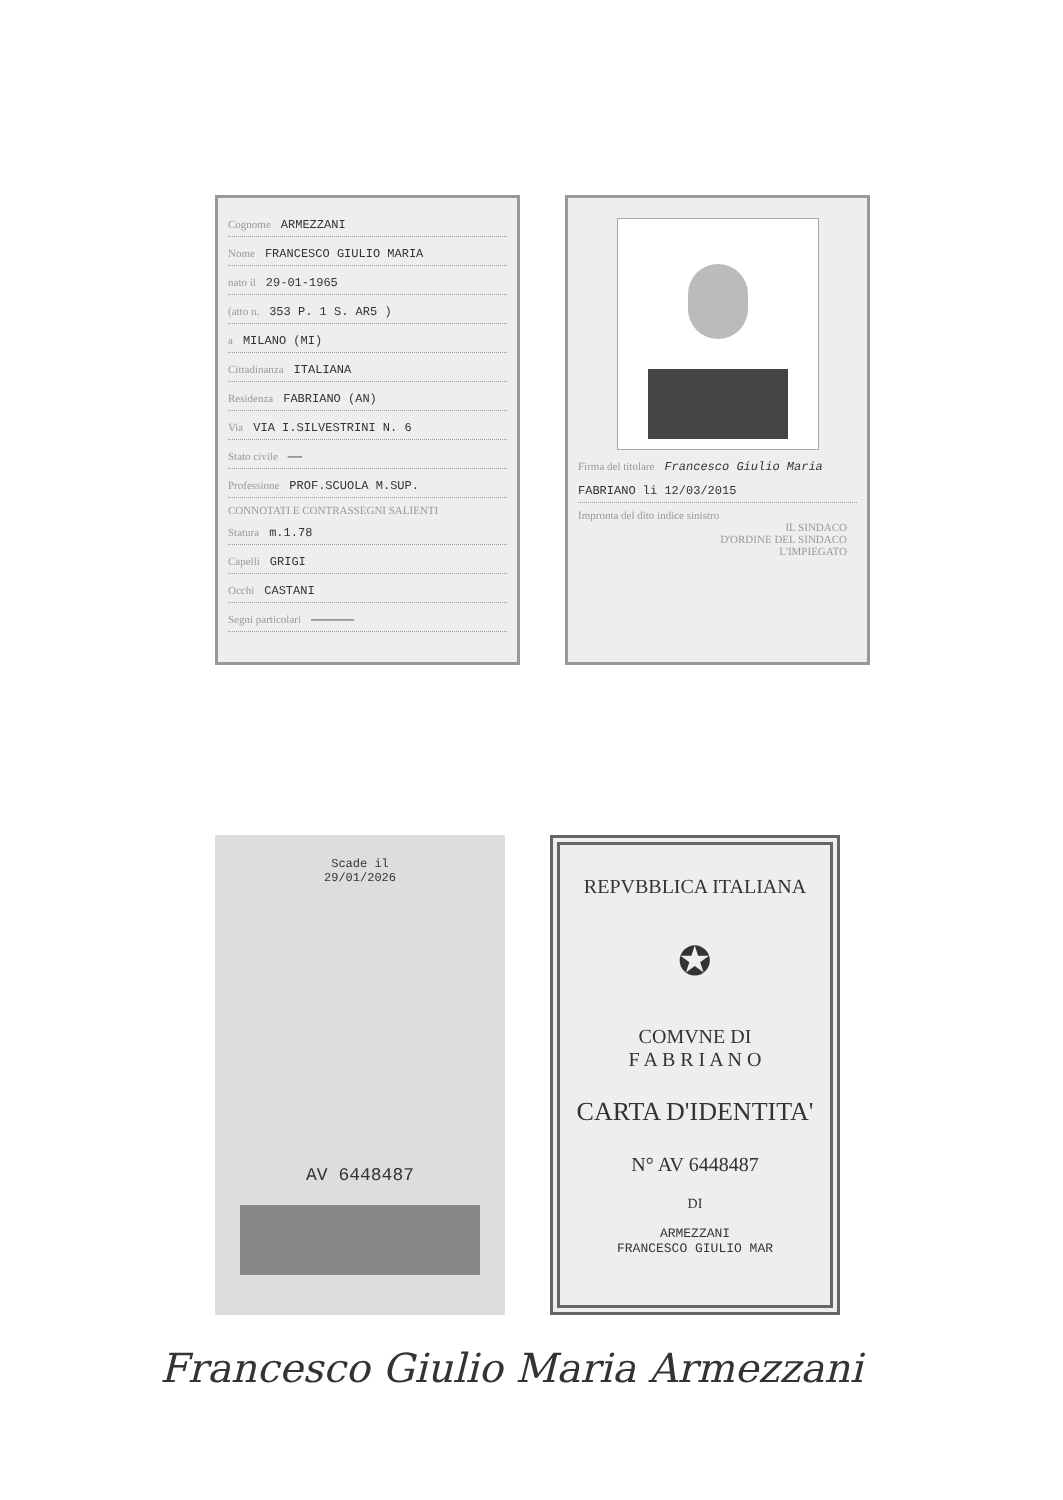Cognome ARMEZZANI
Nome FRANCESCO GIULIO MARIA
nato il 29-01-1965
(atto n. 353 P. 1 S. AR5 )
a MILANO (MI)
Cittadinanza ITALIANA
Residenza FABRIANO (AN)
Via VIA I.SILVESTRINI N. 6
Stato civile ——
Professione PROF.SCUOLA M.SUP.
CONNOTATI E CONTRASSEGNI SALIENTI
Statura m.1.78
Capelli GRIGI
Occhi CASTANI
Segni particolari ——————
Firma del titolare Francesco Giulio Maria
FABRIANO li 12/03/2015
Impronta del dito indice sinistro
IL SINDACO
D'ORDINE DEL SINDACO
L'IMPIEGATO
Scade il
29/01/2026
AV 6448487
REPVBBLICA ITALIANA
✪
COMVNE DI
F A B R I A N O
CARTA D'IDENTITA'
N° AV 6448487
DI
ARMEZZANI
FRANCESCO GIULIO MAR
Francesco Giulio Maria Armezzani